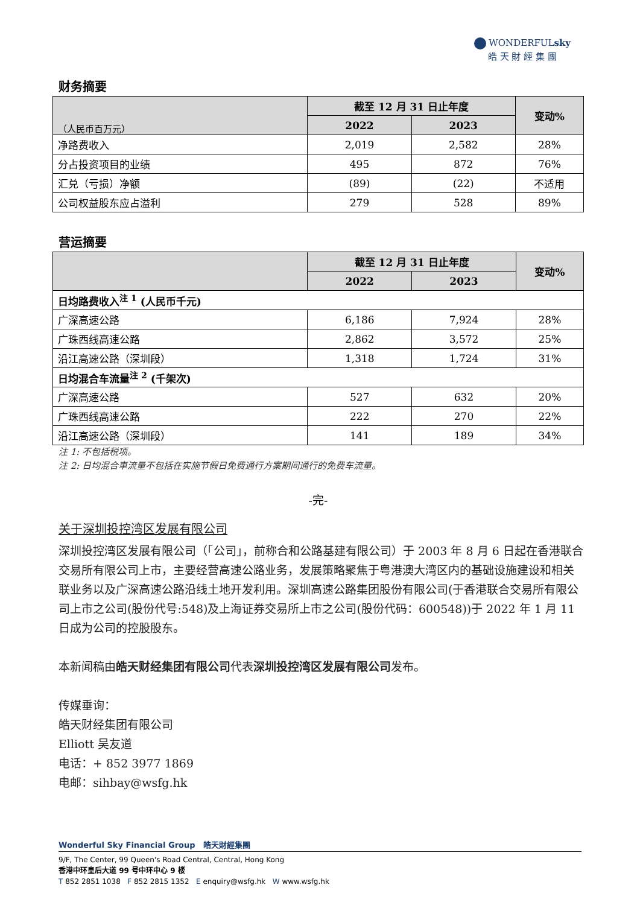WONDERFULsky
皓 天 財 經 集 團
财务摘要
| （人民币百万元） | 截至 12 月 31 日止年度 | | 变动% |
| --- | --- | --- | --- |
| | 2022 | 2023 | |
| 净路费收入 | 2,019 | 2,582 | 28% |
| 分占投资项目的业绩 | 495 | 872 | 76% |
| 汇兑（亏损）净额 | (89) | (22) | 不适用 |
| 公司权益股东应占溢利 | 279 | 528 | 89% |
营运摘要
| | 截至 12 月 31 日止年度 | | 变动% |
| --- | --- | --- | --- |
| | 2022 | 2023 | |
| 日均路费收入<sup>注 1</sup> (人民币千元) | | | |
| 广深高速公路 | 6,186 | 7,924 | 28% |
| 广珠西线高速公路 | 2,862 | 3,572 | 25% |
| 沿江高速公路（深圳段） | 1,318 | 1,724 | 31% |
| 日均混合车流量<sup>注 2</sup> (千架次) | | | |
| 广深高速公路 | 527 | 632 | 20% |
| 广珠西线高速公路 | 222 | 270 | 22% |
| 沿江高速公路（深圳段） | 141 | 189 | 34% |
注 1: 不包括税项。
注 2: 日均混合車流量不包括在实施节假日免费通行方案期间通行的免费车流量。
-完-
关于深圳投控湾区发展有限公司
深圳投控湾区发展有限公司（「公司」，前称合和公路基建有限公司）于 2003 年 8 月 6 日起在香港联合交易所有限公司上市，主要经营高速公路业务，发展策略聚焦于粤港澳大湾区内的基础设施建设和相关联业务以及广深高速公路沿线土地开发利用。深圳高速公路集团股份有限公司(于香港联合交易所有限公司上市之公司(股份代号:548)及上海证券交易所上市之公司(股份代码：600548))于 2022 年 1 月 11 日成为公司的控股股东。
本新闻稿由皓天财经集团有限公司代表深圳投控湾区发展有限公司发布。
传媒垂询：
皓天财经集团有限公司
Elliott 吴友道
电话：+ 852 3977 1869
电邮：sihbay@wsfg.hk
Wonderful Sky Financial Group 皓天財經集團
9/F, The Center, 99 Queen's Road Central, Central, Hong Kong
香港中环皇后大道 99 号中环中心 9 楼
T 852 2851 1038 F 852 2815 1352 E enquiry@wsfg.hk W www.wsfg.hk